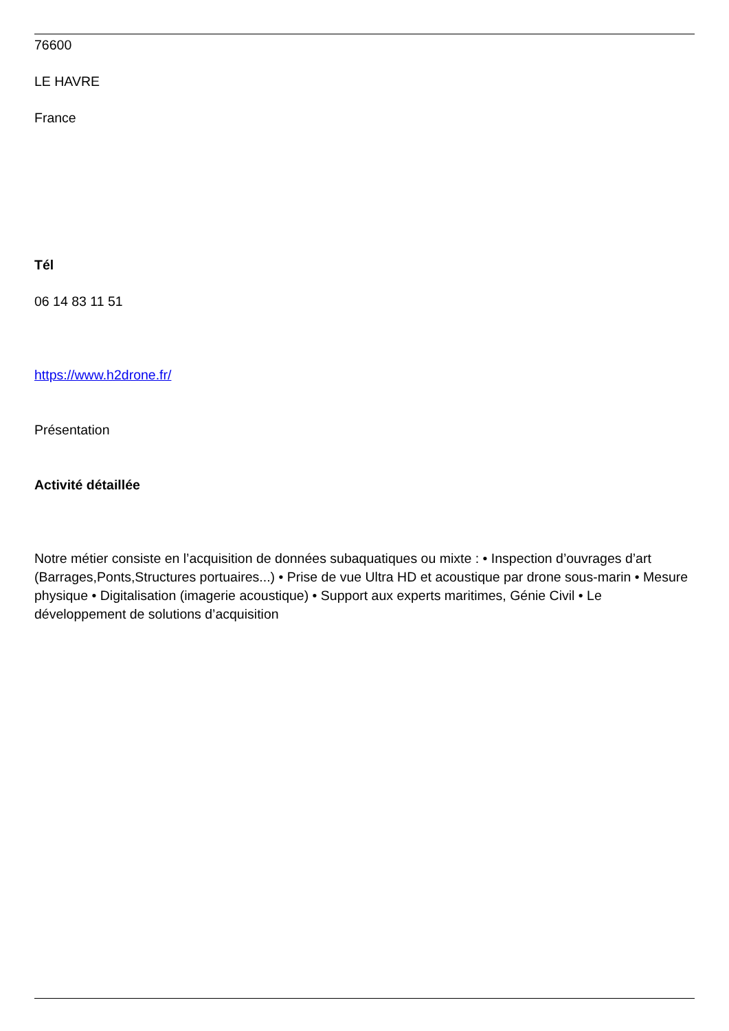76600
LE HAVRE
France
Tél
06 14 83 11 51
https://www.h2drone.fr/
Présentation
Activité détaillée
Notre métier consiste en l’acquisition de données subaquatiques ou mixte : • Inspection d’ouvrages d’art (Barrages,Ponts,Structures portuaires...) • Prise de vue Ultra HD et acoustique par drone sous-marin • Mesure physique • Digitalisation (imagerie acoustique) • Support aux experts maritimes, Génie Civil • Le développement de solutions d’acquisition